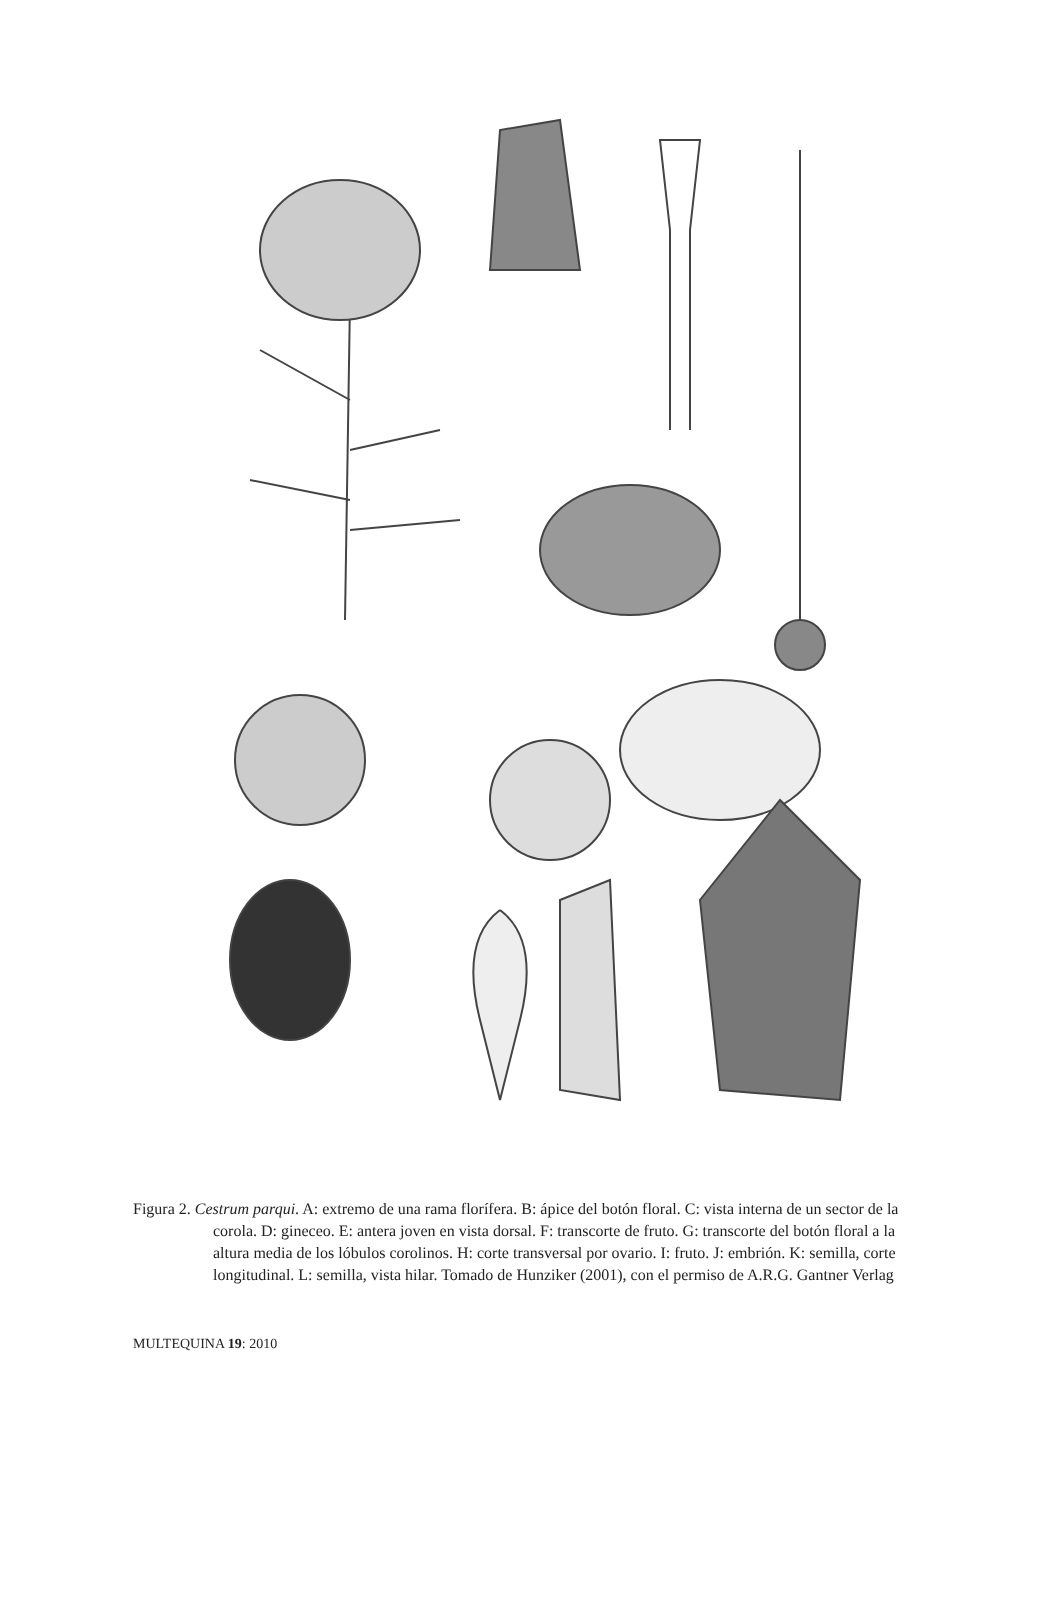Figura 2. Cestrum parqui. A: extremo de una rama florífera. B: ápice del botón floral. C: vista interna de un sector de la corola. D: gineceo. E: antera joven en vista dorsal. F: transcorte de fruto. G: transcorte del botón floral a la altura media de los lóbulos corolinos. H: corte transversal por ovario. I: fruto. J: embrión. K: semilla, corte longitudinal. L: semilla, vista hilar. Tomado de Hunziker (2001), con el permiso de A.R.G. Gantner Verlag
MULTEQUINA 19: 2010